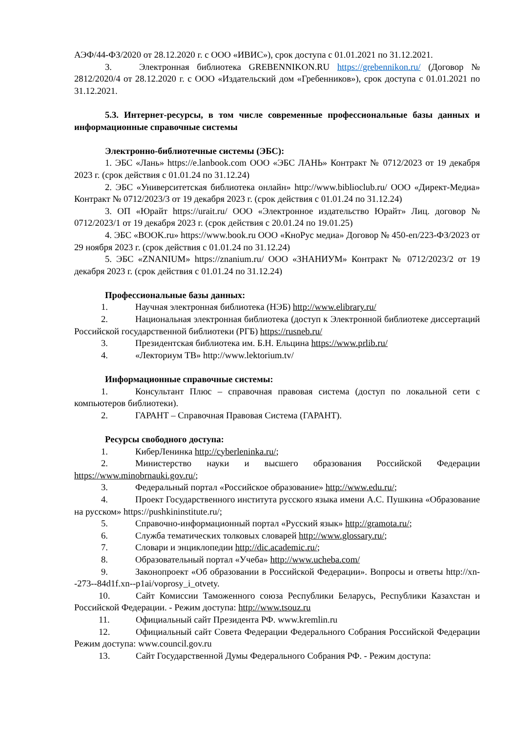АЭФ/44-ФЗ/2020 от 28.12.2020 г. с ООО «ИВИС»), срок доступа с 01.01.2021 по 31.12.2021.
3. Электронная библиотека GREBENNIKON.RU https://grebennikon.ru/ (Договор № 2812/2020/4 от 28.12.2020 г. с ООО «Издательский дом «Гребенников»), срок доступа с 01.01.2021 по 31.12.2021.
5.3. Интернет-ресурсы, в том числе современные профессиональные базы данных и информационные справочные системы
Электронно-библиотечные системы (ЭБС):
1. ЭБС «Лань» https://e.lanbook.com ООО «ЭБС ЛАНЬ» Контракт № 0712/2023 от 19 декабря 2023 г. (срок действия с 01.01.24 по 31.12.24)
2. ЭБС «Университетская библиотека онлайн» http://www.biblioclub.ru/ ООО «Директ-Медиа» Контракт № 0712/2023/3 от 19 декабря 2023 г. (срок действия с 01.01.24 по 31.12.24)
3. ОП «Юрайт https://urait.ru/ ООО «Электронное издательство Юрайт» Лиц. договор № 0712/2023/1 от 19 декабря 2023 г. (срок действия с 20.01.24 по 19.01.25)
4. ЭБС «BOOK.ru» https://www.book.ru ООО «КноРус медиа» Договор № 450-еп/223-ФЗ/2023 от 29 ноября 2023 г. (срок действия с 01.01.24 по 31.12.24)
5. ЭБС «ZNANIUM» https://znanium.ru/ ООО «ЗНАНИУМ» Контракт № 0712/2023/2 от 19 декабря 2023 г. (срок действия с 01.01.24 по 31.12.24)
Профессиональные базы данных:
1. Научная электронная библиотека (НЭБ) http://www.elibrary.ru/
2. Национальная электронная библиотека (доступ к Электронной библиотеке диссертаций Российской государственной библиотеки (РГБ) https://rusneb.ru/
3. Президентская библиотека им. Б.Н. Ельцина https://www.prlib.ru/
4. «Лекториум ТВ» http://www.lektorium.tv/
Информационные справочные системы:
1. Консультант Плюс – справочная правовая система (доступ по локальной сети с компьютеров библиотеки).
2. ГАРАНТ – Справочная Правовая Система (ГАРАНТ).
Ресурсы свободного доступа:
1. КиберЛенинка http://cyberleninka.ru/;
2. Министерство науки и высшего образования Российской Федерации https://www.minobrnauki.gov.ru/;
3. Федеральный портал «Российское образование» http://www.edu.ru/;
4. Проект Государственного института русского языка имени А.С. Пушкина «Образование на русском» https://pushkininstitute.ru/;
5. Справочно-информационный портал «Русский язык» http://gramota.ru/;
6. Служба тематических толковых словарей http://www.glossary.ru/;
7. Словари и энциклопедии http://dic.academic.ru/;
8. Образовательный портал «Учеба» http://www.ucheba.com/
9. Законопроект «Об образовании в Российской Федерации». Вопросы и ответы http://xn--273--84d1f.xn--p1ai/voprosy_i_otvety.
10. Сайт Комиссии Таможенного союза Республики Беларусь, Республики Казахстан и Российской Федерации. - Режим доступа: http://www.tsouz.ru
11. Официальный сайт Президента РФ. www.kremlin.ru
12. Официальный сайт Совета Федерации Федерального Собрания Российской Федерации Режим доступа: www.council.gov.ru
13. Сайт Государственной Думы Федерального Собрания РФ. - Режим доступа: